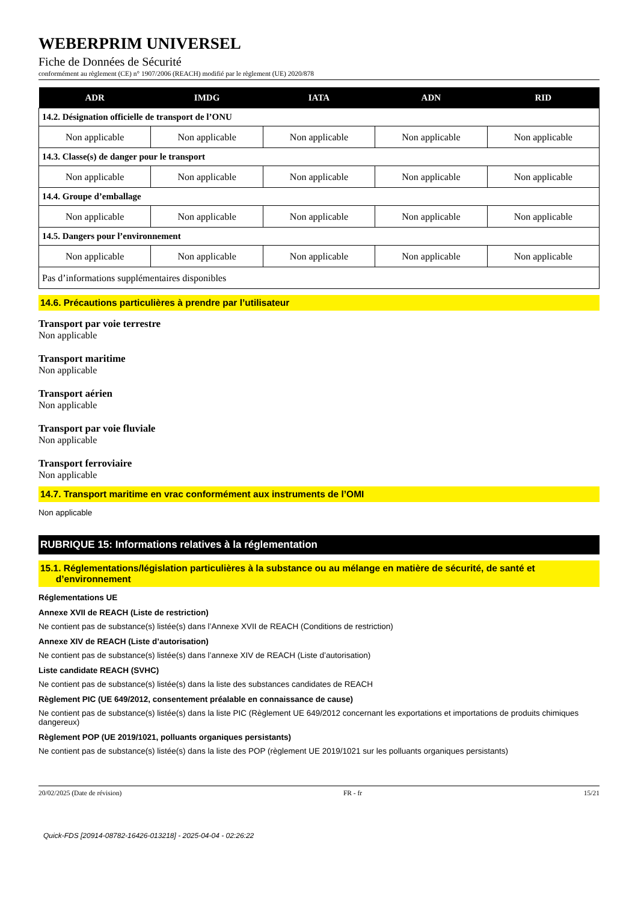WEBERPRIM UNIVERSEL
Fiche de Données de Sécurité
conformément au règlement (CE) n° 1907/2006 (REACH) modifié par le règlement (UE) 2020/878
| ADR | IMDG | IATA | ADN | RID |
| --- | --- | --- | --- | --- |
| 14.2. Désignation officielle de transport de l’ONU | | | | |
| Non applicable | Non applicable | Non applicable | Non applicable | Non applicable |
| 14.3. Classe(s) de danger pour le transport | | | | |
| Non applicable | Non applicable | Non applicable | Non applicable | Non applicable |
| 14.4. Groupe d’emballage | | | | |
| Non applicable | Non applicable | Non applicable | Non applicable | Non applicable |
| 14.5. Dangers pour l’environnement | | | | |
| Non applicable | Non applicable | Non applicable | Non applicable | Non applicable |
| Pas d’informations supplémentaires disponibles | | | | |
14.6. Précautions particulières à prendre par l’utilisateur
Transport par voie terrestre
Non applicable
Transport maritime
Non applicable
Transport aérien
Non applicable
Transport par voie fluviale
Non applicable
Transport ferroviaire
Non applicable
14.7. Transport maritime en vrac conformément aux instruments de l’OMI
Non applicable
RUBRIQUE 15: Informations relatives à la réglementation
15.1. Réglementations/législation particulières à la substance ou au mélange en matière de sécurité, de santé et
d’environnement
Réglementations UE
Annexe XVII de REACH (Liste de restriction)
Ne contient pas de substance(s) listée(s) dans l’Annexe XVII de REACH (Conditions de restriction)
Annexe XIV de REACH (Liste d’autorisation)
Ne contient pas de substance(s) listée(s) dans l’annexe XIV de REACH (Liste d’autorisation)
Liste candidate REACH (SVHC)
Ne contient pas de substance(s) listée(s) dans la liste des substances candidates de REACH
Règlement PIC (UE 649/2012, consentement préalable en connaissance de cause)
Ne contient pas de substance(s) listée(s) dans la liste PIC (Règlement UE 649/2012 concernant les exportations et importations de produits chimiques dangereux)
Règlement POP (UE 2019/1021, polluants organiques persistants)
Ne contient pas de substance(s) listée(s) dans la liste des POP (règlement UE 2019/1021 sur les polluants organiques persistants)
20/02/2025 (Date de révision) FR - fr 15/21
Quick-FDS [20914-08782-16426-013218] - 2025-04-04 - 02:26:22